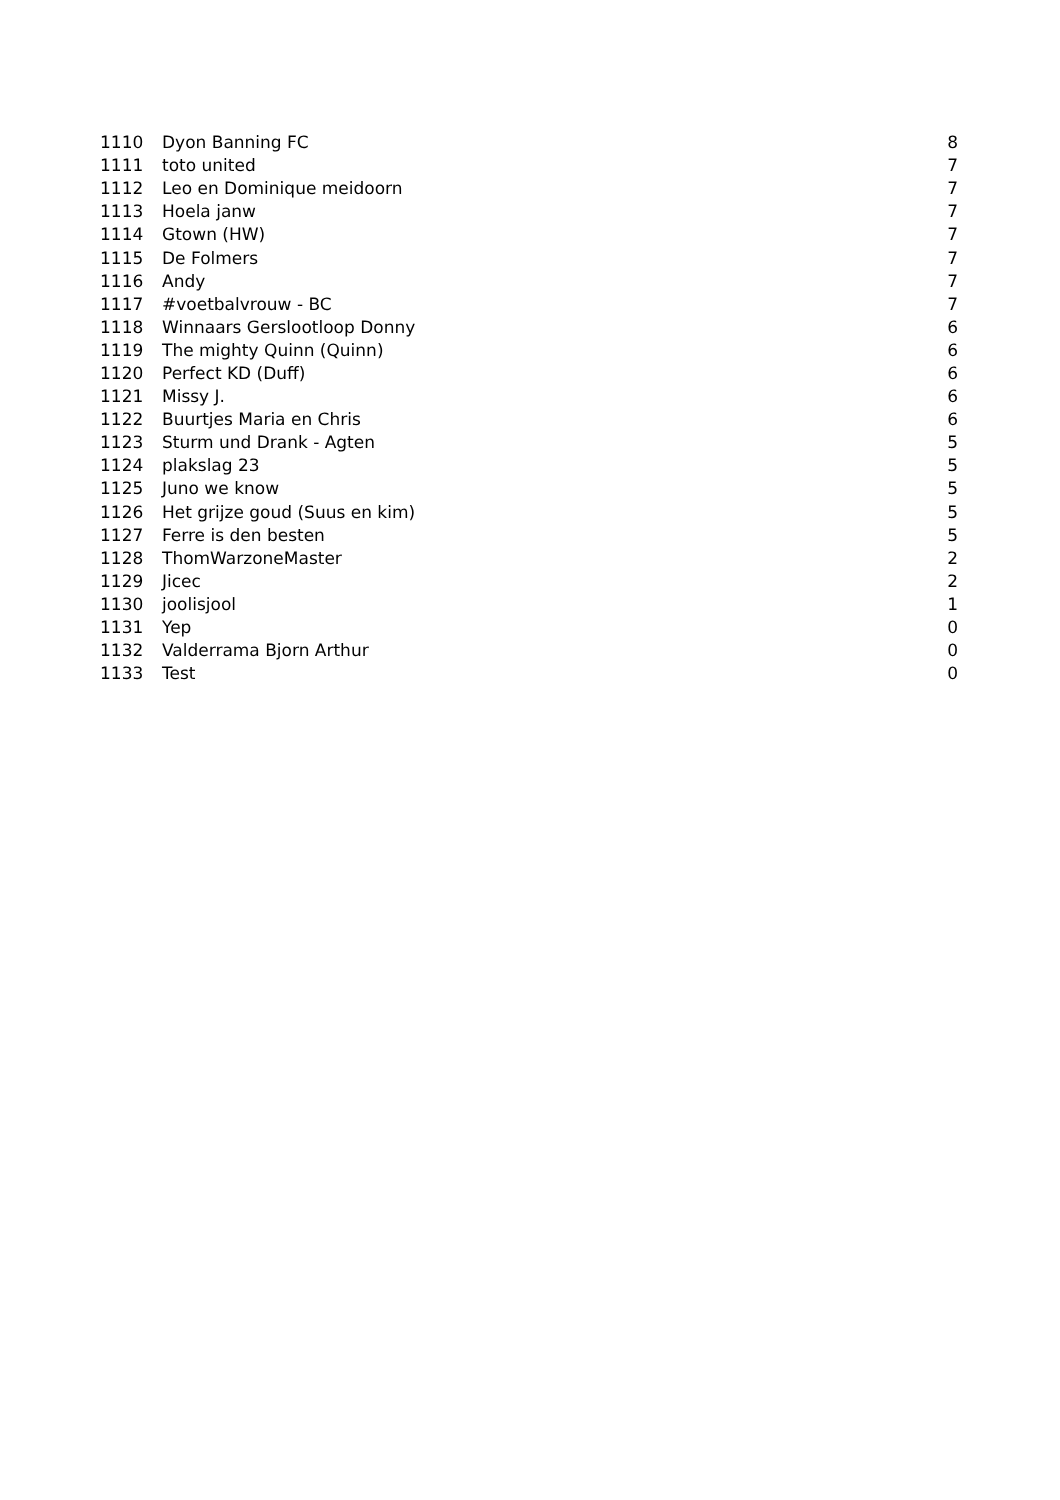| 1110 | Dyon Banning FC | 8 |
| 1111 | toto united | 7 |
| 1112 | Leo en Dominique meidoorn | 7 |
| 1113 | Hoela janw | 7 |
| 1114 | Gtown (HW) | 7 |
| 1115 | De Folmers | 7 |
| 1116 | Andy | 7 |
| 1117 | #voetbalvrouw - BC | 7 |
| 1118 | Winnaars Gerslootloop Donny | 6 |
| 1119 | The mighty Quinn (Quinn) | 6 |
| 1120 | Perfect KD (Duff) | 6 |
| 1121 | Missy J. | 6 |
| 1122 | Buurtjes Maria en Chris | 6 |
| 1123 | Sturm und Drank - Agten | 5 |
| 1124 | plakslag 23 | 5 |
| 1125 | Juno we know | 5 |
| 1126 | Het grijze goud (Suus en kim) | 5 |
| 1127 | Ferre is den besten | 5 |
| 1128 | ThomWarzoneMaster | 2 |
| 1129 | Jicec | 2 |
| 1130 | joolisjool | 1 |
| 1131 | Yep | 0 |
| 1132 | Valderrama Bjorn Arthur | 0 |
| 1133 | Test | 0 |